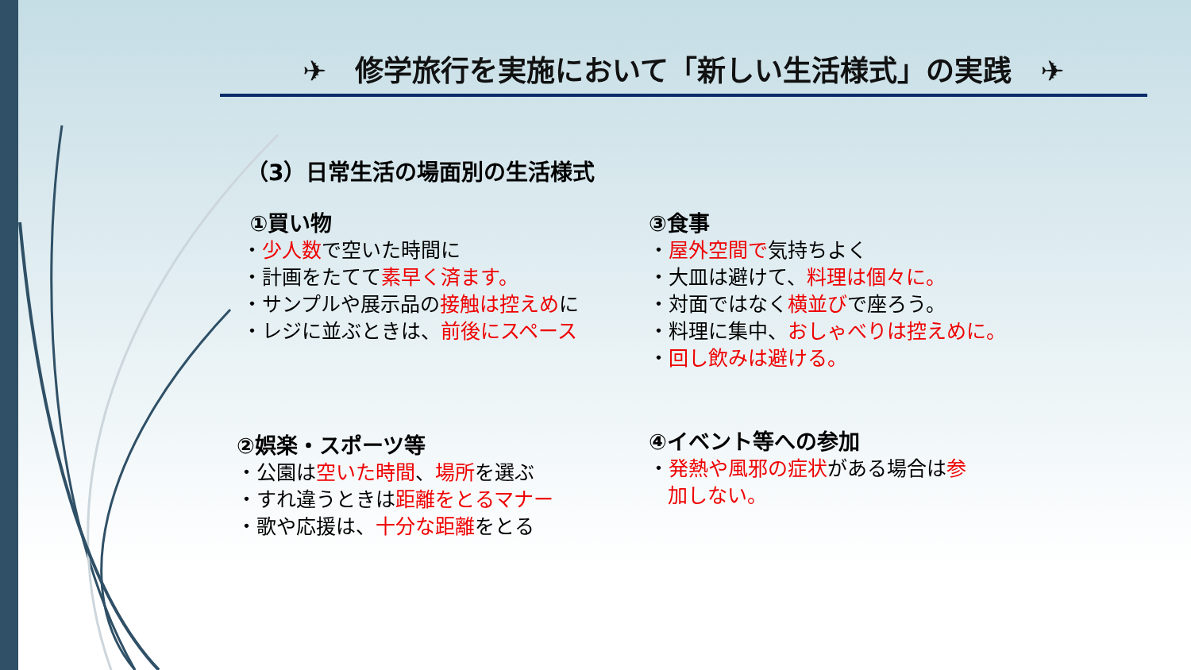✈　修学旅行を実施において「新しい生活様式」の実践　✈
（3）日常生活の場面別の生活様式
①買い物
・少人数で空いた時間に
・計画をたてて素早く済ます。
・サンプルや展示品の接触は控えめに
・レジに並ぶときは、前後にスペース
③食事
・屋外空間で気持ちよく
・大皿は避けて、料理は個々に。
・対面ではなく横並びで座ろう。
・料理に集中、おしゃべりは控えめに。
・回し飲みは避ける。
②娯楽・スポーツ等
・公園は空いた時間、場所を選ぶ
・すれ違うときは距離をとるマナー
・歌や応援は、十分な距離をとる
④イベント等への参加
・発熱や風邪の症状がある場合は参
加しない。